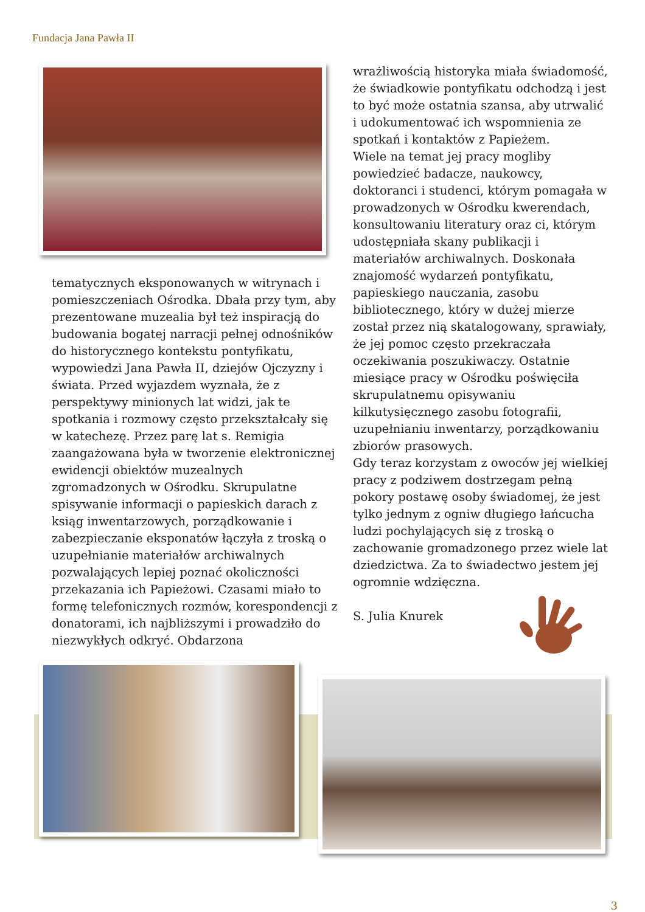Fundacja Jana Pawła II
tematycznych eksponowanych w witrynach i pomieszczeniach Ośrodka. Dbała przy tym, aby prezentowane muzealia był też inspiracją do budowania bogatej narracji pełnej odnośników do historycznego kontekstu pontyfikatu, wypowiedzi Jana Pawła II, dziejów Ojczyzny i świata. Przed wyjazdem wyznała, że z perspektywy minionych lat widzi, jak te spotkania i rozmowy często przekształcały się w katechezę. Przez parę lat s. Remigia zaangażowana była w tworzenie elektronicznej ewidencji obiektów muzealnych zgromadzonych w Ośrodku. Skrupulatne spisywanie informacji o papieskich darach z ksiąg inwentarzowych, porządkowanie i zabezpieczanie eksponatów łączyła z troską o uzupełnianie materiałów archiwalnych pozwalających lepiej poznać okoliczności przekazania ich Papieżowi. Czasami miało to formę telefonicznych rozmów, korespondencji z donatorami, ich najbliższymi i prowadziło do niezwykłych odkryć. Obdarzona
wrażliwością historyka miała świadomość, że świadkowie pontyfikatu odchodzą i jest to być może ostatnia szansa, aby utrwalić i udokumentować ich wspomnienia ze spotkań i kontaktów z Papieżem.
Wiele na temat jej pracy mogliby powiedzieć badacze, naukowcy, doktoranci i studenci, którym pomagała w prowadzonych w Ośrodku kwerendach, konsultowaniu literatury oraz ci, którym udostępniała skany publikacji i materiałów archiwalnych. Doskonała znajomość wydarzeń pontyfikatu, papieskiego nauczania, zasobu bibliotecznego, który w dużej mierze został przez nią skatalogowany, sprawiały, że jej pomoc często przekraczała oczekiwania poszukiwaczy. Ostatnie miesiące pracy w Ośrodku poświęciła skrupulatnemu opisywaniu kilkutysięcznego zasobu fotografii, uzupełnianiu inwentarzy, porządkowaniu zbiorów prasowych.
Gdy teraz korzystam z owoców jej wielkiej pracy z podziwem dostrzegam pełną pokory postawę osoby świadomej, że jest tylko jednym z ogniw długiego łańcucha ludzi pochylających się z troską o zachowanie gromadzonego przez wiele lat dziedzictwa. Za to świadectwo jestem jej ogromnie wdzięczna.
S. Julia Knurek
3